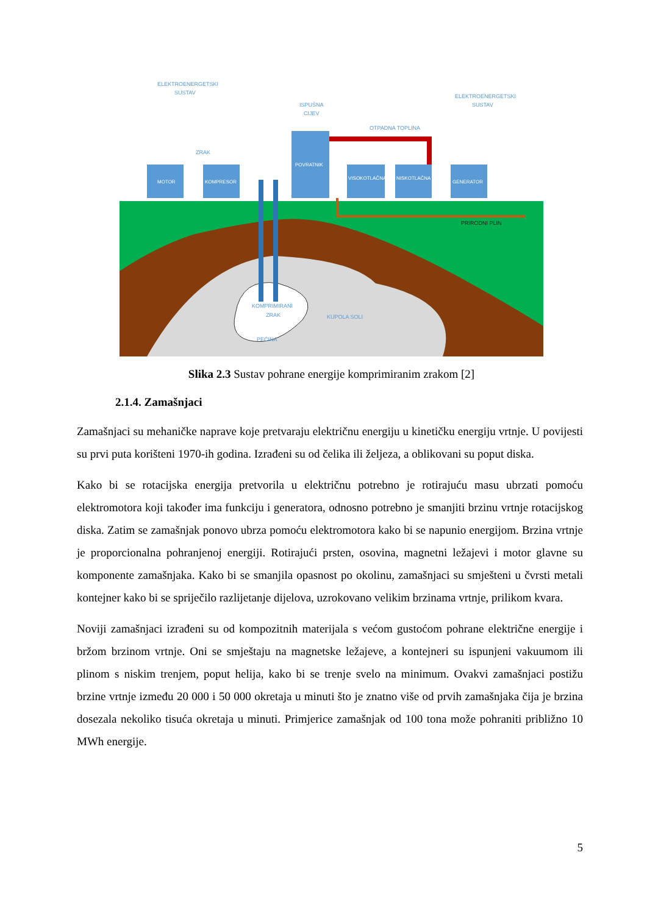MOTOR
KOMPRESOR
POVRATNIK
VISOKOTLAČNA
NISKOTLAČNA
GENERATOR
ELEKTROENERGETSKI
SUSTAV
ZRAK
ISPUŠNA
CIJEV
OTPADNA TOPLINA
ELEKTROENERGETSKI
SUSTAV
PRIRODNI PLIN
KOMPRIMIRANI
ZRAK
PEĆINA
KUPOLA SOLI
Slika 2.3 Sustav pohrane energije komprimiranim zrakom [2]
2.1.4. Zamašnjaci
Zamašnjaci su mehaničke naprave koje pretvaraju električnu energiju u kinetičku energiju vrtnje. U povijesti su prvi puta korišteni 1970-ih godina. Izrađeni su od čelika ili željeza, a oblikovani su poput diska.
Kako bi se rotacijska energija pretvorila u električnu potrebno je rotirajuću masu ubrzati pomoću elektromotora koji također ima funkciju i generatora, odnosno potrebno je smanjiti brzinu vrtnje rotacijskog diska. Zatim se zamašnjak ponovo ubrza pomoću elektromotora kako bi se napunio energijom. Brzina vrtnje je proporcionalna pohranjenoj energiji. Rotirajući prsten, osovina, magnetni ležajevi i motor glavne su komponente zamašnjaka. Kako bi se smanjila opasnost po okolinu, zamašnjaci su smješteni u čvrsti metali kontejner kako bi se spriječilo razlijetanje dijelova, uzrokovano velikim brzinama vrtnje, prilikom kvara.
Noviji zamašnjaci izrađeni su od kompozitnih materijala s većom gustoćom pohrane električne energije i bržom brzinom vrtnje. Oni se smještaju na magnetske ležajeve, a kontejneri su ispunjeni vakuumom ili plinom s niskim trenjem, poput helija, kako bi se trenje svelo na minimum. Ovakvi zamašnjaci postižu brzine vrtnje između 20 000 i 50 000 okretaja u minuti što je znatno više od prvih zamašnjaka čija je brzina dosezala nekoliko tisuća okretaja u minuti. Primjerice zamašnjak od 100 tona može pohraniti približno 10 MWh energije.
5